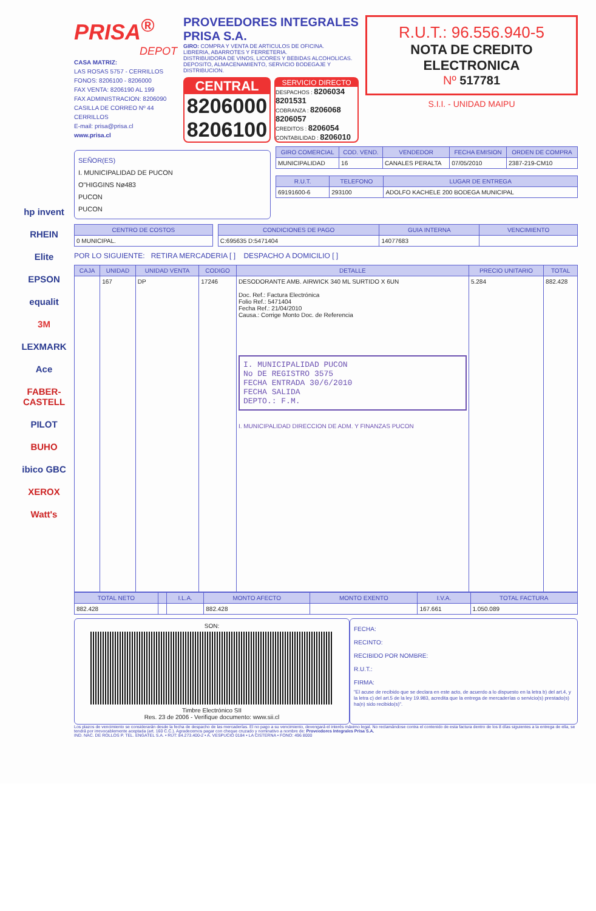hp invent
RHEIN
Elite
EPSON
equalit
3M
LEXMARK
Ace
FABER-CASTELL
PILOT
BUHO
ibico GBC
XEROX
Watt's
PRISA<sup>®</sup>
DEPOT
CASA MATRIZ:
LAS ROSAS 5757 - CERRILLOS
FONOS: 8206100 - 8206000
FAX VENTA: 8206190 AL 199
FAX ADMINISTRACION: 8206090
CASILLA DE CORREO Nº 44
CERRILLOS
E-mail: prisa@prisa.cl
www.prisa.cl
PROVEEDORES INTEGRALES
PRISA S.A.
GIRO: COMPRA Y VENTA DE ARTICULOS DE OFICINA.
LIBRERIA, ABARROTES Y FERRETERIA.
DISTRIBUIDORA DE VINOS, LICORES Y BEBIDAS ALCOHOLICAS.
DEPOSITO, ALMACENAMIENTO, SERVICIO BODEGAJE Y DISTRIBUCION.
CENTRAL
8206000
8206100
SERVICIO DIRECTO
DESPACHOS : 8206034 8201531
COBRANZA : 8206068 8206057
CREDITOS : 8206054
CONTABILIDAD : 8206010
R.U.T.: 96.556.940-5
NOTA DE CREDITO
ELECTRONICA
Nº 517781
S.I.I. - UNIDAD MAIPU
SEÑOR(ES)
I. MUNICIPALIDAD DE PUCON
O"HIGGINS Nø483
PUCON
PUCON
| GIRO COMERCIAL | COD. VEND. | VENDEDOR | FECHA EMISION | ORDEN DE COMPRA |
| --- | --- | --- | --- | --- |
| MUNICIPALIDAD | 16 | CANALES PERALTA | 07/05/2010 | 2387-219-CM10 |
| R.U.T. | TELEFONO | LUGAR DE ENTREGA |
| --- | --- | --- |
| 69191600-6 | 293100 | ADOLFO KACHELE 200 BODEGA MUNICIPAL |
| CENTRO DE COSTOS |
| --- |
| 0 MUNICIPAL. |
| CONDICIONES DE PAGO | GUIA INTERNA | VENCIMIENTO |
| --- | --- | --- |
| C:695635 D:5471404 | 14077683 | |
POR LO SIGUIENTE: RETIRA MERCADERIA [ ] DESPACHO A DOMICILIO [ ]
| CAJA | UNIDAD | UNIDAD VENTA | CODIGO | DETALLE | PRECIO UNITARIO | TOTAL |
| --- | --- | --- | --- | --- | --- | --- |
| | 167 | DP | 17246 | DESODORANTE AMB. AIRWICK 340 ML SURTIDO X 6UN Doc. Ref.: Factura Electrónica Folio Ref.: 5471404 Fecha Ref.: 21/04/2010 Causa.: Corrige Monto Doc. de Referencia I. MUNICIPALIDAD PUCON No DE REGISTRO 3575 FECHA ENTRADA 30/6/2010 FECHA SALIDA DEPTO.: F.M. I. MUNICIPALIDAD DIRECCION DE ADM. Y FINANZAS PUCON | 5.284 | 882.428 |
| TOTAL NETO | | I.L.A. | MONTO AFECTO | MONTO EXENTO | I.V.A. | TOTAL FACTURA |
| --- | --- | --- | --- | --- | --- | --- |
| 882.428 | | | 882.428 | | 167.661 | 1.050.089 |
SON:
Timbre Electrónico SII
Res. 23 de 2006 - Verifique documento: www.sii.cl
FECHA:
RECINTO:
RECIBIDO POR NOMBRE:
R.U.T.:
FIRMA:
"El acuse de recibido que se declara en este acto, de acuerdo a lo dispuesto en la letra b) del art.4, y la letra c) del art.5 de la ley 19.983, acredita que la entrega de mercaderías o servicio(s) prestado(s) ha(n) sido recibido(s)".
Los plazos de vencimiento se considerarán desde la fecha de despacho de las mercaderías. El no pago a su vencimiento, devengará el interés máximo legal. No reclamándose contra el contenido de esta factura dentro de los 8 días siguientes a la entrega de ella, se tendrá por irrevocablemente aceptada (art. 160 C.C.). Agradecemos pagar con cheque cruzado y nominativo a nombre de: Proveedores Integrales Prisa S.A.
IND. NAC. DE ROLLOS P. TEL. ENGATEL S.A. • RUT: 84.273.400-2 • A. VESPUCIO 0184 • LA CISTERNA • FONO: 496 8000